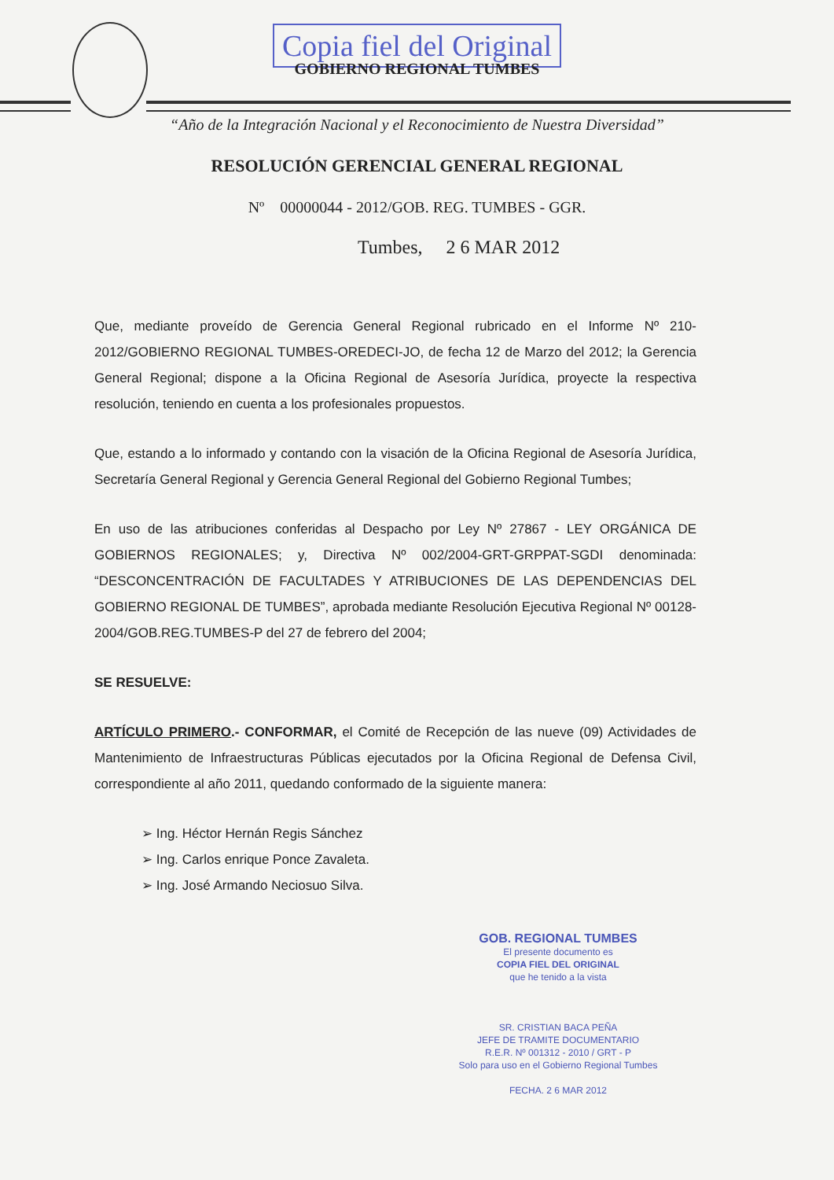Copia fiel del Original
GOBIERNO REGIONAL TUMBES
“Año de la Integración Nacional y el Reconocimiento de Nuestra Diversidad”
RESOLUCIÓN GERENCIAL GENERAL REGIONAL
Nº 00000044 - 2012/GOB. REG. TUMBES - GGR.
Tumbes, 2 6 MAR 2012
Que, mediante proveído de Gerencia General Regional rubricado en el Informe Nº 210-2012/GOBIERNO REGIONAL TUMBES-OREDECI-JO, de fecha 12 de Marzo del 2012; la Gerencia General Regional; dispone a la Oficina Regional de Asesoría Jurídica, proyecte la respectiva resolución, teniendo en cuenta a los profesionales propuestos.
Que, estando a lo informado y contando con la visación de la Oficina Regional de Asesoría Jurídica, Secretaría General Regional y Gerencia General Regional del Gobierno Regional Tumbes;
En uso de las atribuciones conferidas al Despacho por Ley Nº 27867 - LEY ORGÁNICA DE GOBIERNOS REGIONALES; y, Directiva Nº 002/2004-GRT-GRPPAT-SGDI denominada: “DESCONCENTRACIÓN DE FACULTADES Y ATRIBUCIONES DE LAS DEPENDENCIAS DEL GOBIERNO REGIONAL DE TUMBES”, aprobada mediante Resolución Ejecutiva Regional Nº 00128-2004/GOB.REG.TUMBES-P del 27 de febrero del 2004;
SE RESUELVE:
ARTÍCULO PRIMERO.- CONFORMAR, el Comité de Recepción de las nueve (09) Actividades de Mantenimiento de Infraestructuras Públicas ejecutados por la Oficina Regional de Defensa Civil, correspondiente al año 2011, quedando conformado de la siguiente manera:
➢ Ing. Héctor Hernán Regis Sánchez
➢ Ing. Carlos enrique Ponce Zavaleta.
➢ Ing. José Armando Neciosuo Silva.
GOB. REGIONAL TUMBES
El presente documento es
COPIA FIEL DEL ORIGINAL
que he tenido a la vista
SR. CRISTIAN BACA PEÑA
JEFE DE TRAMITE DOCUMENTARIO
R.E.R. Nº 001312 - 2010 / GRT - P
Solo para uso en el Gobierno Regional Tumbes
FECHA. 2 6 MAR 2012